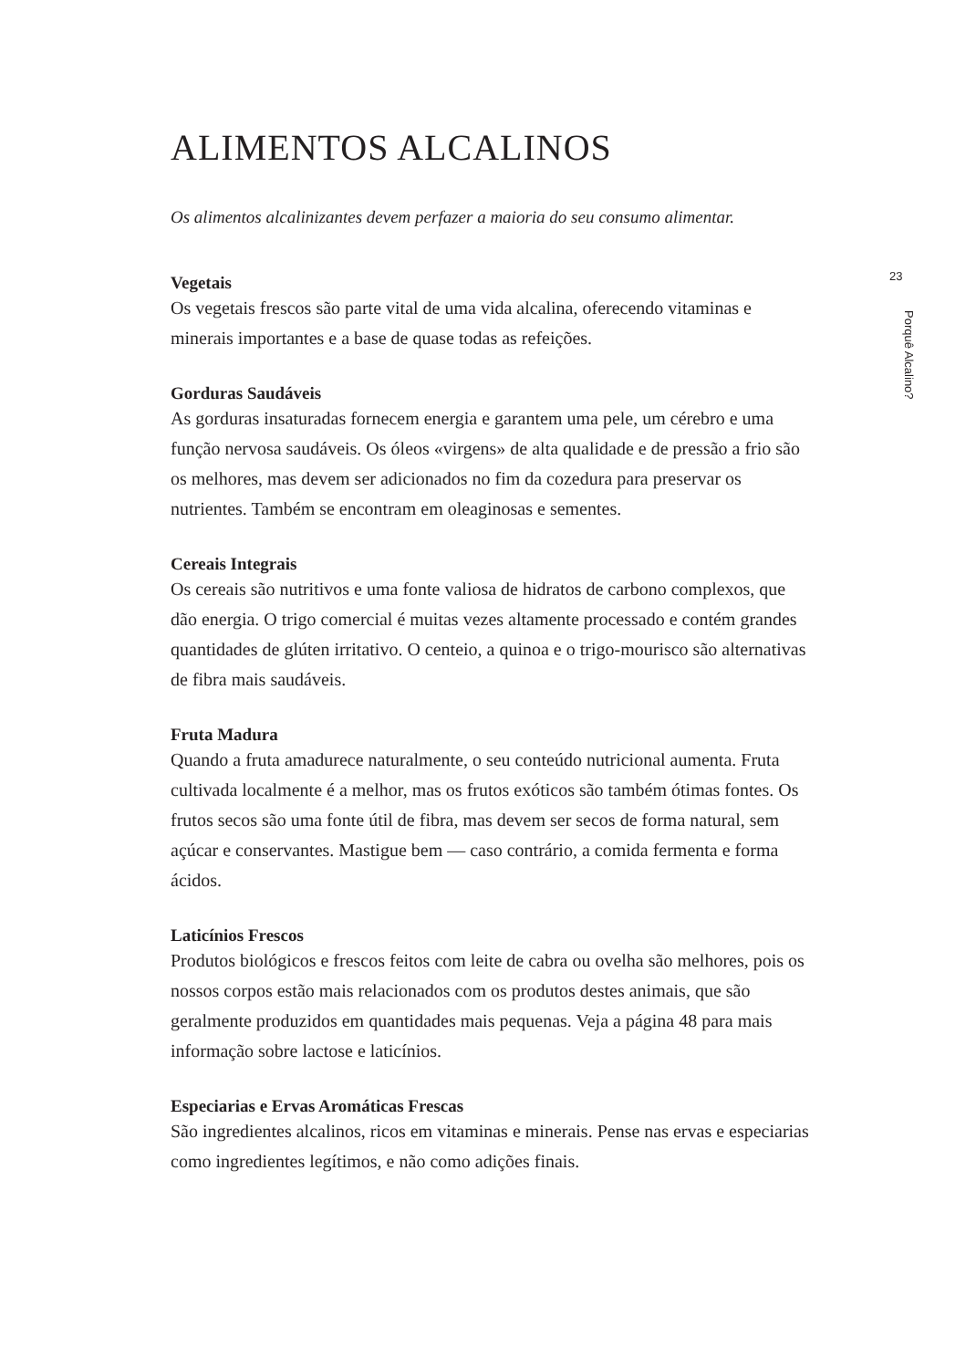ALIMENTOS ALCALINOS
Os alimentos alcalinizantes devem perfazer a maioria do seu consumo alimentar.
Vegetais
Os vegetais frescos são parte vital de uma vida alcalina, oferecendo vitaminas e minerais importantes e a base de quase todas as refeições.
Gorduras Saudáveis
As gorduras insaturadas fornecem energia e garantem uma pele, um cérebro e uma função nervosa saudáveis. Os óleos «virgens» de alta qualidade e de pressão a frio são os melhores, mas devem ser adicionados no fim da cozedura para preservar os nutrientes. Também se encontram em oleaginosas e sementes.
Cereais Integrais
Os cereais são nutritivos e uma fonte valiosa de hidratos de carbono complexos, que dão energia. O trigo comercial é muitas vezes altamente processado e contém grandes quantidades de glúten irritativo. O centeio, a quinoa e o trigo-mourisco são alternativas de fibra mais saudáveis.
Fruta Madura
Quando a fruta amadurece naturalmente, o seu conteúdo nutricional aumenta. Fruta cultivada localmente é a melhor, mas os frutos exóticos são também ótimas fontes. Os frutos secos são uma fonte útil de fibra, mas devem ser secos de forma natural, sem açúcar e conservantes. Mastigue bem — caso contrário, a comida fermenta e forma ácidos.
Laticínios Frescos
Produtos biológicos e frescos feitos com leite de cabra ou ovelha são melhores, pois os nossos corpos estão mais relacionados com os produtos destes animais, que são geralmente produzidos em quantidades mais pequenas. Veja a página 48 para mais informação sobre lactose e laticínios.
Especiarias e Ervas Aromáticas Frescas
São ingredientes alcalinos, ricos em vitaminas e minerais. Pense nas ervas e especiarias como ingredientes legítimos, e não como adições finais.
23
Porquê Alcalino?